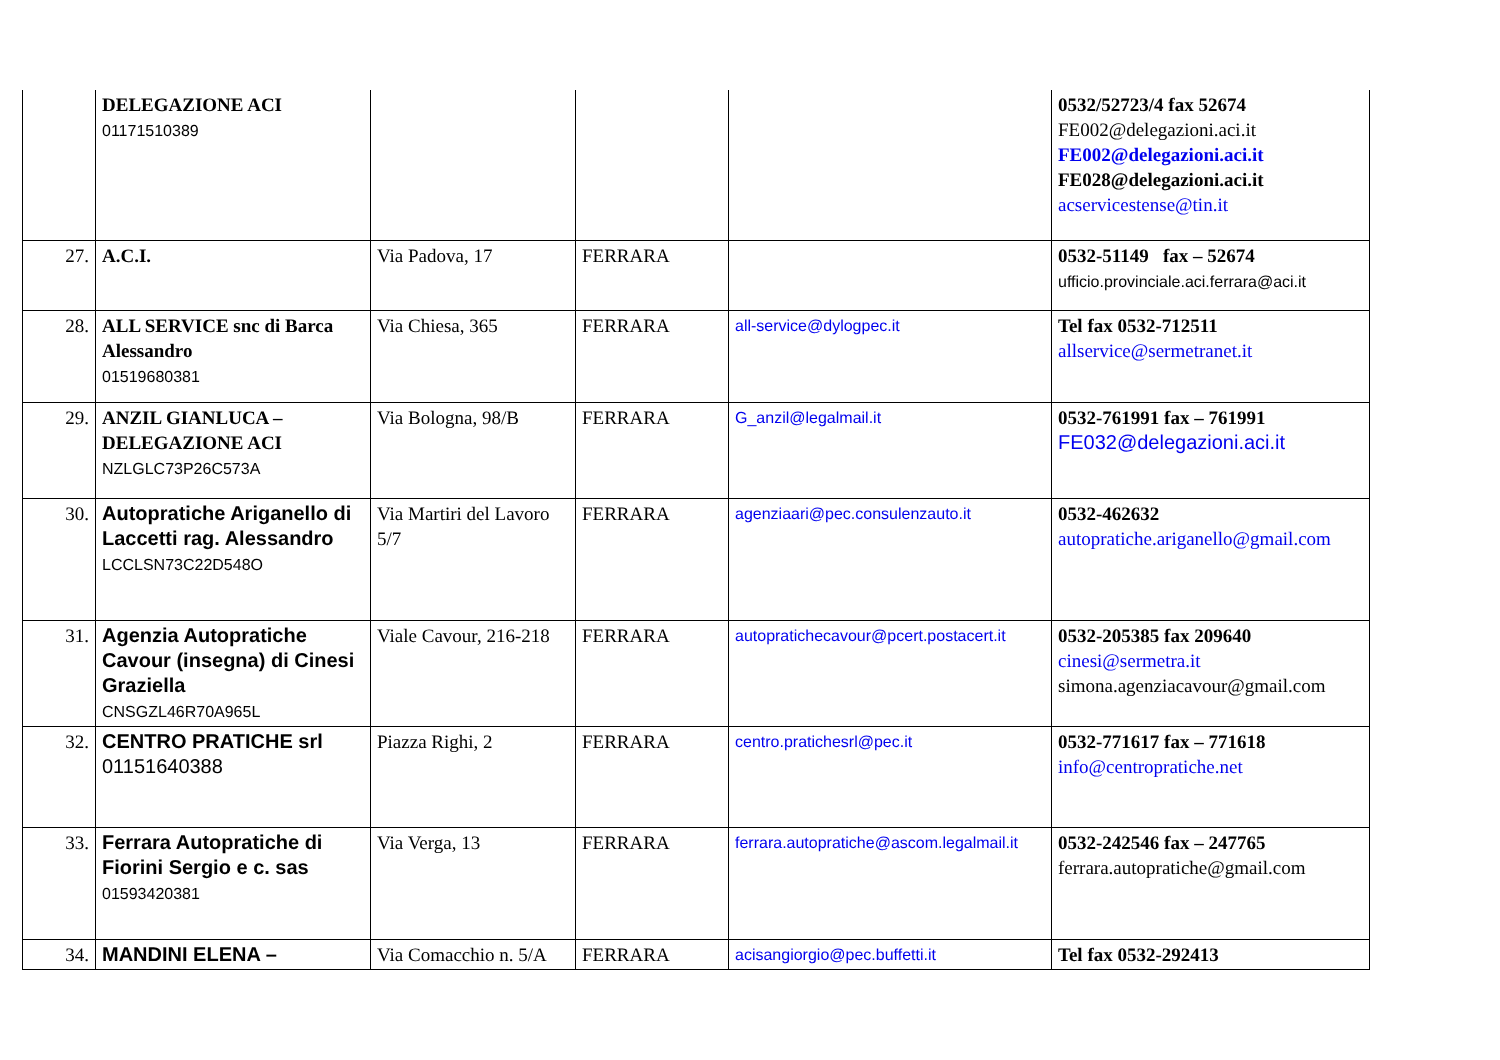| | DELEGAZIONE ACI 01171510389 | | | | 0532/52723/4 fax 52674 FE002@delegazioni.aci.it FE002@delegazioni.aci.it FE028@delegazioni.aci.it acservicestense@tin.it |
| 27. | A.C.I. | Via Padova, 17 | FERRARA | | 0532-51149 fax – 52674 ufficio.provinciale.aci.ferrara@aci.it |
| 28. | ALL SERVICE snc di Barca Alessandro 01519680381 | Via Chiesa, 365 | FERRARA | all-service@dylogpec.it | Tel fax 0532-712511 allservice@sermetranet.it |
| 29. | ANZIL GIANLUCA – DELEGAZIONE ACI NZLGLC73P26C573A | Via Bologna, 98/B | FERRARA | G_anzil@legalmail.it | 0532-761991 fax – 761991 FE032@delegazioni.aci.it |
| 30. | Autopratiche Ariganello di Laccetti rag. Alessandro LCCLSN73C22D548O | Via Martiri del Lavoro 5/7 | FERRARA | agenziaari@pec.consulenzauto.it | 0532-462632 autopratiche.ariganello@gmail.com |
| 31. | Agenzia Autopratiche Cavour (insegna) di Cinesi Graziella CNSGZL46R70A965L | Viale Cavour, 216-218 | FERRARA | autopratichecavour@pcert.postacert.it | 0532-205385 fax 209640 cinesi@sermetra.it simona.agenziacavour@gmail.com |
| 32. | CENTRO PRATICHE srl 01151640388 | Piazza Righi, 2 | FERRARA | centro.pratichesrl@pec.it | 0532-771617 fax – 771618 info@centropratiche.net |
| 33. | Ferrara Autopratiche di Fiorini Sergio e c. sas 01593420381 | Via Verga, 13 | FERRARA | ferrara.autopratiche@ascom.legalmail.it | 0532-242546 fax – 247765 ferrara.autopratiche@gmail.com |
| 34. | MANDINI ELENA – | Via Comacchio n. 5/A | FERRARA | acisangiorgio@pec.buffetti.it | Tel fax 0532-292413 |